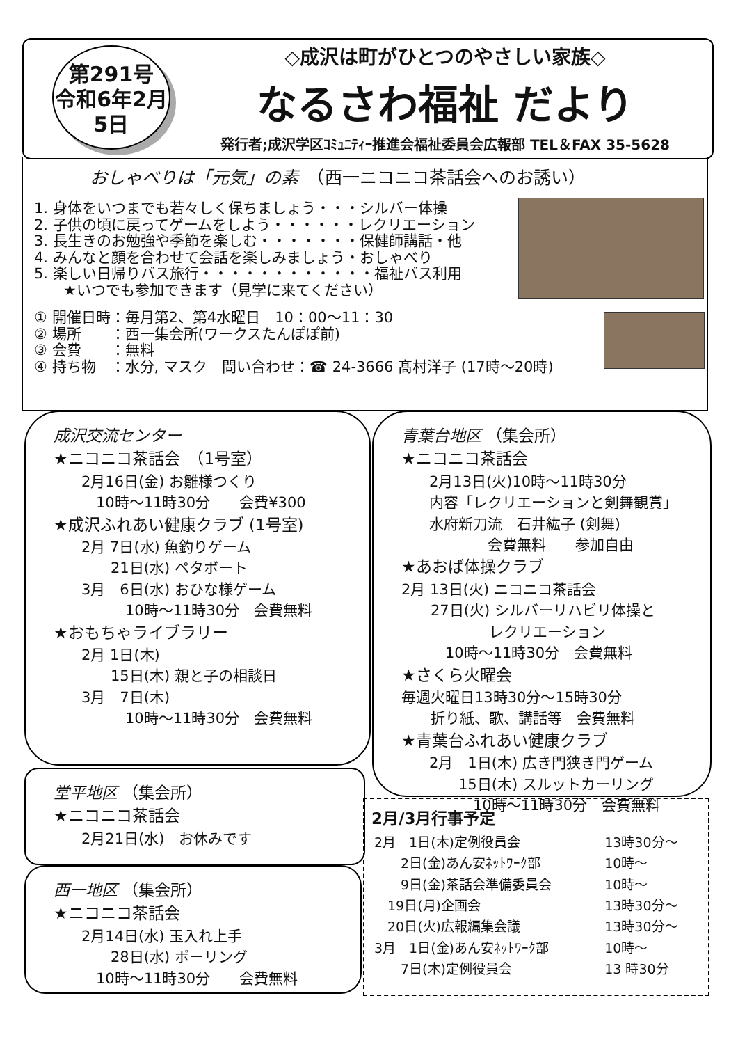第291号
令和6年2月5日
◇成沢は町がひとつのやさしい家族◇
なるさわ福祉 だより
発行者;成沢学区ｺﾐｭﾆﾃｨｰ推進会福祉委員会広報部 TEL＆FAX 35-5628
おしゃべりは「元気」の素　（西一ニコニコ茶話会へのお誘い）
1. 身体をいつまでも若々しく保ちましょう・・・シルバー体操
2. 子供の頃に戻ってゲームをしよう・・・・・・レクリエーション
3. 長生きのお勉強や季節を楽しむ・・・・・・・保健師講話・他
4. みんなと顔を合わせて会話を楽しみましょう・おしゃべり
5. 楽しい日帰りバス旅行・・・・・・・・・・・・福祉バス利用
　　★いつでも参加できます（見学に来てください）
① 開催日時：毎月第2、第4水曜日　10：00～11：30
② 場所　　：西一集会所(ワークスたんぽぽ前)
③ 会費　　：無料
④ 持ち物　：水分, マスク　問い合わせ：☎ 24-3666 髙村洋子 (17時～20時)
成沢交流センター
★ニコニコ茶話会　（1号室）
2月16日(金) お雛様つくり
　10時～11時30分　　会費¥300
★成沢ふれあい健康クラブ (1号室)
2月 7日(水) 魚釣りゲーム
　　21日(水) ペタボート
3月　6日(水) おひな様ゲーム
　　　10時～11時30分　会費無料
★おもちゃライブラリー
2月 1日(木)
　　15日(木) 親と子の相談日
3月　7日(木)
　　　10時～11時30分　会費無料
青葉台地区 （集会所）
★ニコニコ茶話会
2月13日(火)10時～11時30分
内容「レクリエーションと剣舞観賞」
水府新刀流　石井紘子 (剣舞)
　　　　会費無料　　参加自由
★あおば体操クラブ
2月 13日(火) ニコニコ茶話会
　　27日(火) シルバーリハビリ体操と
　　　　　　レクリエーション
　　　10時～11時30分　会費無料
★さくら火曜会
毎週火曜日13時30分～15時30分
　　折り紙、歌、講話等　会費無料
★青葉台ふれあい健康クラブ
2月　1日(木) 広き門狭き門ゲーム
　　15日(木) スルットカーリング
　　　10時～11時30分　会費無料
堂平地区 （集会所）
★ニコニコ茶話会
2月21日(水)　お休みです
西一地区 （集会所）
★ニコニコ茶話会
2月14日(水) 玉入れ上手
　　28日(水) ボーリング
　10時～11時30分　　会費無料
2月/3月行事予定
| 2月 1日(木)定例役員会 | 13時30分～ |
| 2日(金)あん安ﾈｯﾄﾜｰｸ部 | 10時～ |
| 9日(金)茶話会準備委員会 | 10時～ |
| 19日(月)企画会 | 13時30分～ |
| 20日(火)広報編集会議 | 13時30分～ |
| 3月 1日(金)あん安ﾈｯﾄﾜｰｸ部 | 10時～ |
| 7日(木)定例役員会 | 13 時30分 |